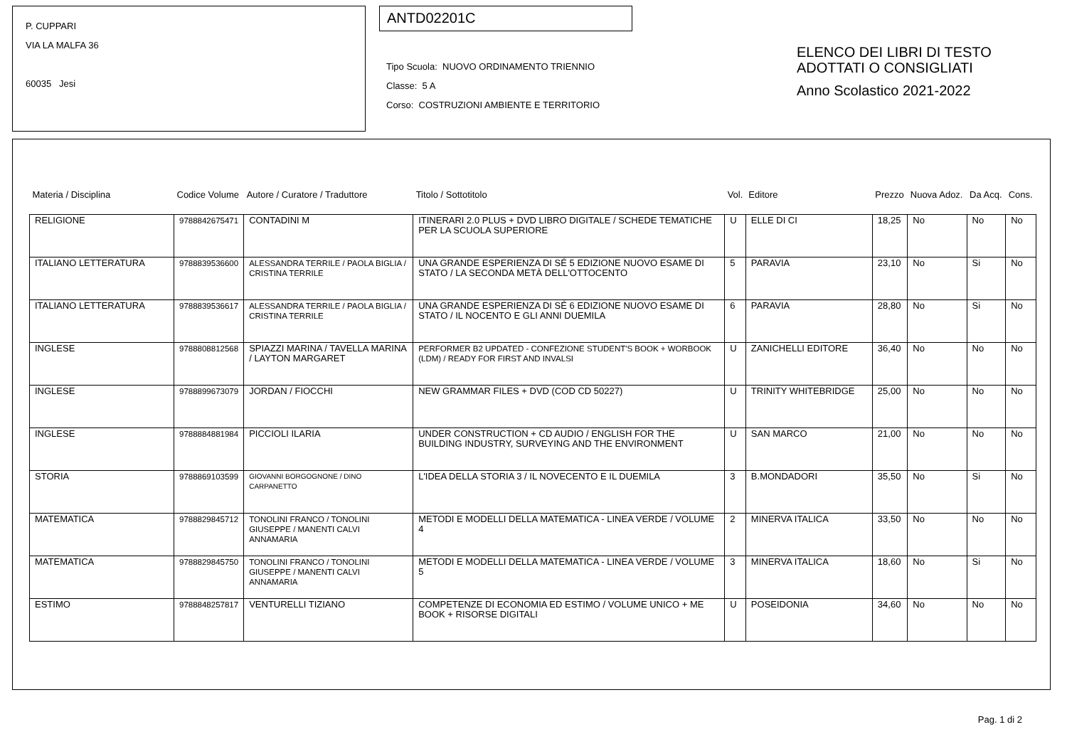P. CUPPARI
VIA LA MALFA 36
60035 Jesi
ANTD02201C
Tipo Scuola: NUOVO ORDINAMENTO TRIENNIO
Classe: 5 A
Corso: COSTRUZIONI AMBIENTE E TERRITORIO
ELENCO DEI LIBRI DI TESTO
ADOTTATI O CONSIGLIATI
Anno Scolastico 2021-2022
| Materia / Disciplina | Codice Volume | Autore / Curatore / Traduttore | Titolo / Sottotitolo | Vol. | Editore | Prezzo | Nuova Adoz. | Da Acq. | Cons. |
| --- | --- | --- | --- | --- | --- | --- | --- | --- | --- |
| RELIGIONE | 9788842675471 | CONTADINI M | ITINERARI 2.0 PLUS + DVD LIBRO DIGITALE / SCHEDE TEMATICHE PER LA SCUOLA SUPERIORE | U | ELLE DI CI | 18,25 | No | No | No |
| ITALIANO LETTERATURA | 9788839536600 | ALESSANDRA TERRILE / PAOLA BIGLIA / CRISTINA TERRILE | UNA GRANDE ESPERIENZA DI SÉ 5 EDIZIONE NUOVO ESAME DI STATO / LA SECONDA METÀ DELL'OTTOCENTO | 5 | PARAVIA | 23,10 | No | Si | No |
| ITALIANO LETTERATURA | 9788839536617 | ALESSANDRA TERRILE / PAOLA BIGLIA / CRISTINA TERRILE | UNA GRANDE ESPERIENZA DI SÉ 6 EDIZIONE NUOVO ESAME DI STATO / IL NOCENTO E GLI ANNI DUEMILA | 6 | PARAVIA | 28,80 | No | Si | No |
| INGLESE | 9788808812568 | SPIAZZI MARINA / TAVELLA MARINA / LAYTON MARGARET | PERFORMER B2 UPDATED - CONFEZIONE STUDENT'S BOOK + WORBOOK (LDM) / READY FOR FIRST AND INVALSI | U | ZANICHELLI EDITORE | 36,40 | No | No | No |
| INGLESE | 9788899673079 | JORDAN / FIOCCHI | NEW GRAMMAR FILES + DVD (COD CD 50227) | U | TRINITY WHITEBRIDGE | 25,00 | No | No | No |
| INGLESE | 9788884881984 | PICCIOLI ILARIA | UNDER CONSTRUCTION + CD AUDIO / ENGLISH FOR THE BUILDING INDUSTRY, SURVEYING AND THE ENVIRONMENT | U | SAN MARCO | 21,00 | No | No | No |
| STORIA | 9788869103599 | GIOVANNI BORGOGNONE / DINO CARPANETTO | L'IDEA DELLA STORIA 3 / IL NOVECENTO E IL DUEMILA | 3 | B.MONDADORI | 35,50 | No | Si | No |
| MATEMATICA | 9788829845712 | TONOLINI FRANCO / TONOLINI GIUSEPPE / MANENTI CALVI ANNAMARIA | METODI E MODELLI DELLA MATEMATICA - LINEA VERDE / VOLUME 4 | 2 | MINERVA ITALICA | 33,50 | No | No | No |
| MATEMATICA | 9788829845750 | TONOLINI FRANCO / TONOLINI GIUSEPPE / MANENTI CALVI ANNAMARIA | METODI E MODELLI DELLA MATEMATICA - LINEA VERDE / VOLUME 5 | 3 | MINERVA ITALICA | 18,60 | No | Si | No |
| ESTIMO | 9788848257817 | VENTURELLI TIZIANO | COMPETENZE DI ECONOMIA ED ESTIMO / VOLUME UNICO + ME BOOK + RISORSE DIGITALI | U | POSEIDONIA | 34,60 | No | No | No |
Pag. 1 di 2